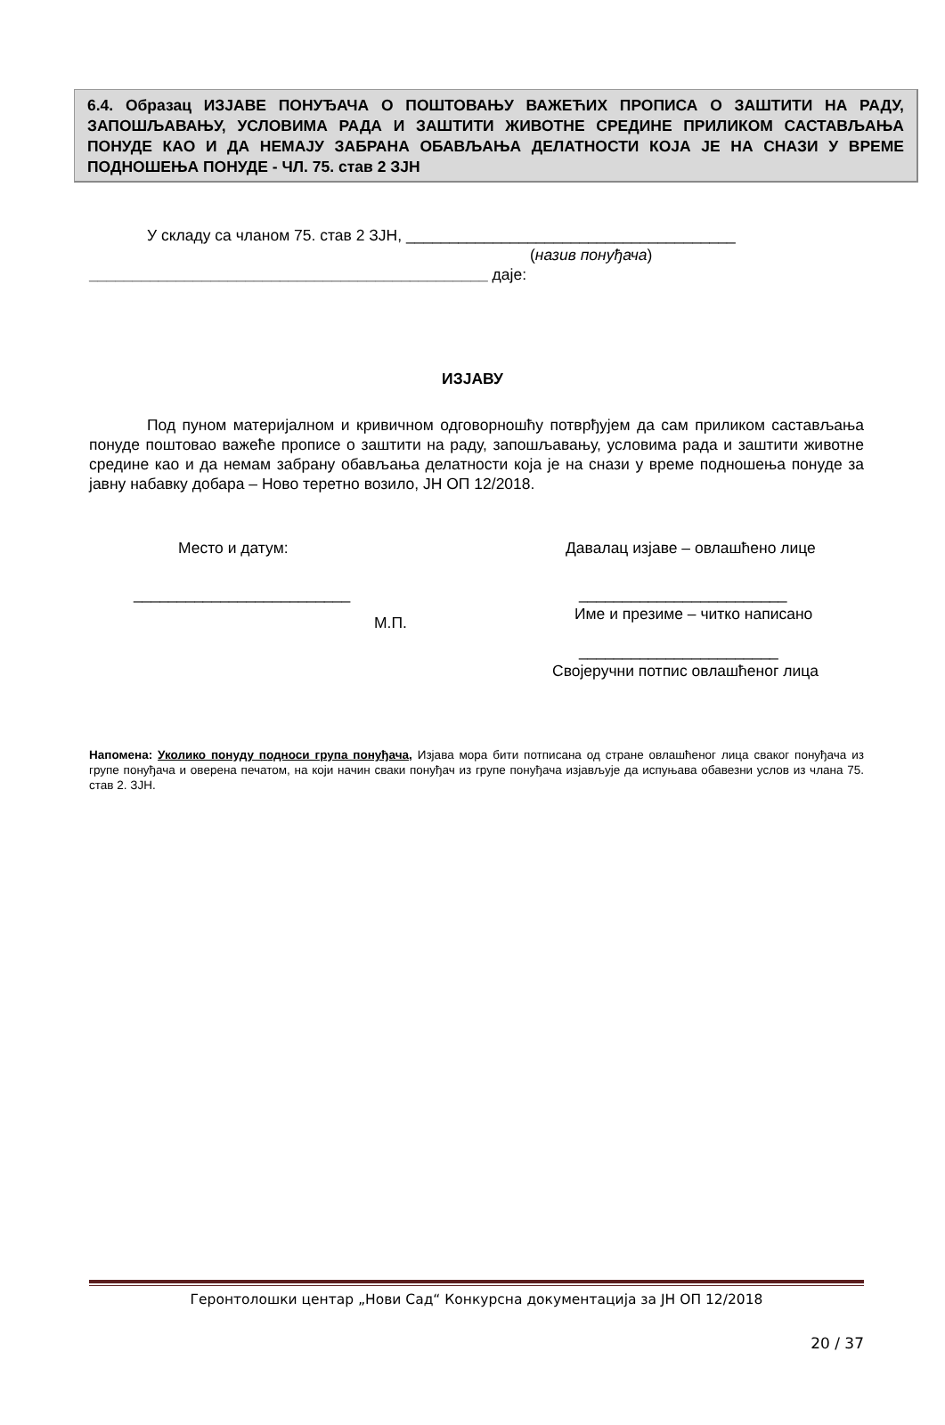6.4. Образац ИЗЈАВЕ ПОНУЂАЧА О ПОШТОВАЊУ ВАЖЕЋИХ ПРОПИСА О ЗАШТИТИ НА РАДУ, ЗАПОШЉАВАЊУ, УСЛОВИМА РАДА И ЗАШТИТИ ЖИВОТНЕ СРЕДИНЕ ПРИЛИКОМ САСТАВЉАЊА ПОНУДЕ КАО И ДА НЕМАЈУ ЗАБРАНА ОБАВЉАЊА ДЕЛАТНОСТИ КОЈА ЈЕ НА СНАЗИ У ВРЕМЕ ПОДНОШЕЊА ПОНУДЕ - ЧЛ. 75. став 2 ЗЈН
У складу са чланом 75. став 2 ЗЈН, ______________________________________
(назив понуђача)
______________________________________________ даје:
ИЗЈАВУ
Под пуном материјалном и кривичном одговорношћу потврђујем да сам приликом састављања понуде поштовао важеће прописе о заштити на раду, запошљавању, условима рада и заштити животне средине као и да немам забрану обављања делатности која је на снази у време подношења понуде за јавну набавку добара – Ново теретно возило, ЈН ОП 12/2018.
Место и датум:
_________________________
М.П.
Давалац изјаве – овлашћено лице
________________________
Име и презиме – читко написано
_______________________
Својеручни потпис овлашћеног лица
Напомена: Уколико понуду подноси група понуђача, Изјава мора бити потписана од стране овлашћеног лица сваког понуђача из групе понуђача и оверена печатом, на који начин сваки понуђач из групе понуђача изјављује да испуњава обавезни услов из члана 75. став 2. ЗЈН.
Геронтолошки центар „Нови Сад“ Конкурсна документација за ЈН ОП 12/2018
20 / 37